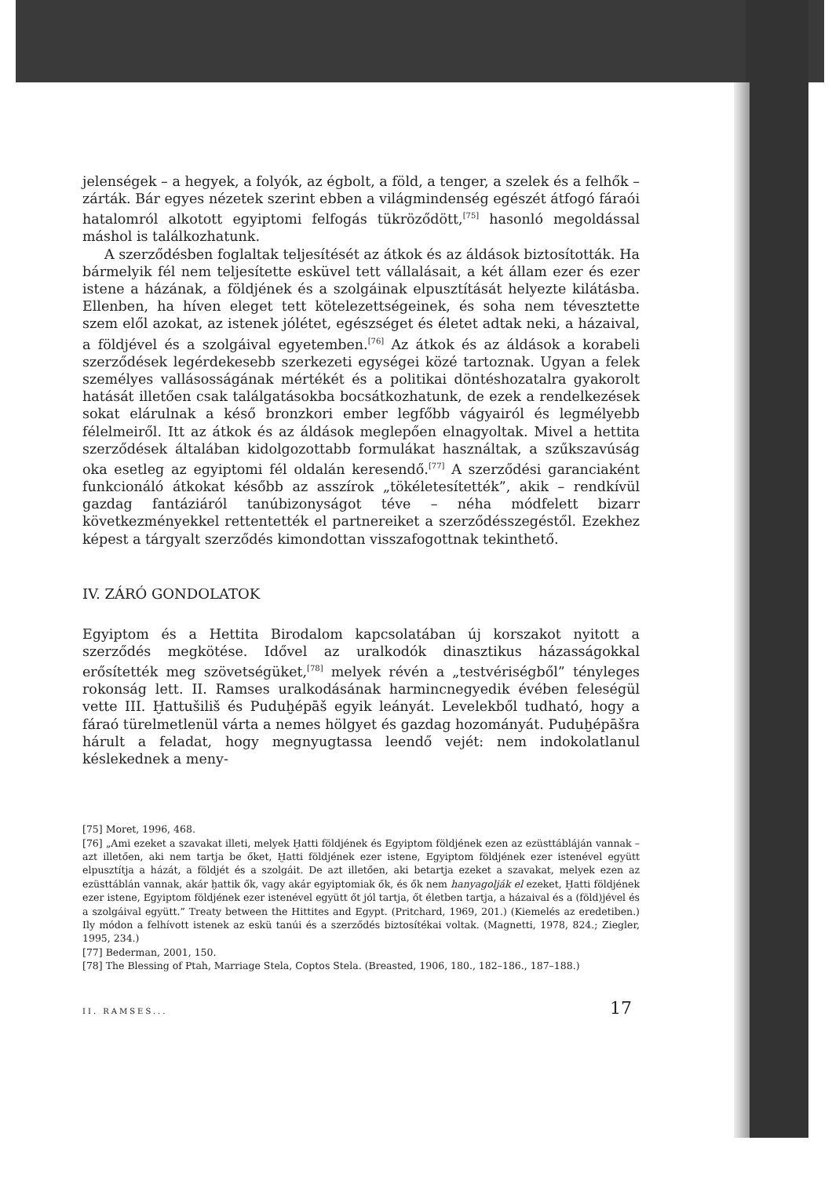jelenségek – a hegyek, a folyók, az égbolt, a föld, a tenger, a szelek és a felhők – zárták. Bár egyes nézetek szerint ebben a világmindenség egészét átfogó fáraói hatalomról alkotott egyiptomi felfogás tükröződött,<sup>[75]</sup> hasonló megoldással máshol is találkozhatunk.
A szerződésben foglaltak teljesítését az átkok és az áldások biztosították. Ha bármelyik fél nem teljesítette esküvel tett vállalásait, a két állam ezer és ezer istene a házának, a földjének és a szolgáinak elpusztítását helyezte kilátásba. Ellenben, ha híven eleget tett kötelezettségeinek, és soha nem tévesztette szem elől azokat, az istenek jólétet, egészséget és életet adtak neki, a házaival, a földjével és a szolgáival egyetemben.<sup>[76]</sup> Az átkok és az áldások a korabeli szerződések legérdekesebb szerkezeti egységei közé tartoznak. Ugyan a felek személyes vallásosságának mértékét és a politikai döntéshozatalra gyakorolt hatását illetően csak találgatásokba bocsátkozhatunk, de ezek a rendelkezések sokat elárulnak a késő bronzkori ember legfőbb vágyairól és legmélyebb félelmeiről. Itt az átkok és az áldások meglepően elnagyoltak. Mivel a hettita szerződések általában kidolgozottabb formulákat használtak, a szűkszavúság oka esetleg az egyiptomi fél oldalán keresendő.<sup>[77]</sup> A szerződési garanciaként funkcionáló átkokat később az asszírok „tökéletesítették”, akik – rendkívül gazdag fantáziáról tanúbizonyságot téve – néha módfelett bizarr következményekkel rettentették el partnereiket a szerződésszegéstől. Ezekhez képest a tárgyalt szerződés kimondottan visszafogottnak tekinthető.
IV. ZÁRÓ GONDOLATOK
Egyiptom és a Hettita Birodalom kapcsolatában új korszakot nyitott a szerződés megkötése. Idővel az uralkodók dinasztikus házasságokkal erősítették meg szövetségüket,<sup>[78]</sup> melyek révén a „testvériségből” tényleges rokonság lett. II. Ramses uralkodásának harmincnegyedik évében feleségül vette III. Ḫattušiliš és Puduḫépāš egyik leányát. Levelekből tudható, hogy a fáraó türelmetlenül várta a nemes hölgyet és gazdag hozományát. Puduḫépāšra hárult a feladat, hogy megnyugtassa leendő vejét: nem indokolatlanul késlekednek a meny-
[75] Moret, 1996, 468.
[76] „Ami ezeket a szavakat illeti, melyek Ḫatti földjének és Egyiptom földjének ezen az ezüsttábláján vannak – azt illetően, aki nem tartja be őket, Ḫatti földjének ezer istene, Egyiptom földjének ezer istenével együtt elpusztítja a házát, a földjét és a szolgáit. De azt illetően, aki betartja ezeket a szavakat, melyek ezen az ezüsttáblán vannak, akár ḫattik ők, vagy akár egyiptomiak ők, és ők nem hanyagolják el ezeket, Ḫatti földjének ezer istene, Egyiptom földjének ezer istenével együtt őt jól tartja, őt életben tartja, a házaival és a (föld)jével és a szolgáival együtt.” Treaty between the Hittites and Egypt. (Pritchard, 1969, 201.) (Kiemelés az eredetiben.) Ily módon a felhívott istenek az eskü tanúi és a szerződés biztosítékai voltak. (Magnetti, 1978, 824.; Ziegler, 1995, 234.)
[77] Bederman, 2001, 150.
[78] The Blessing of Ptah, Marriage Stela, Coptos Stela. (Breasted, 1906, 180., 182–186., 187–188.)
II. RAMSES... 17